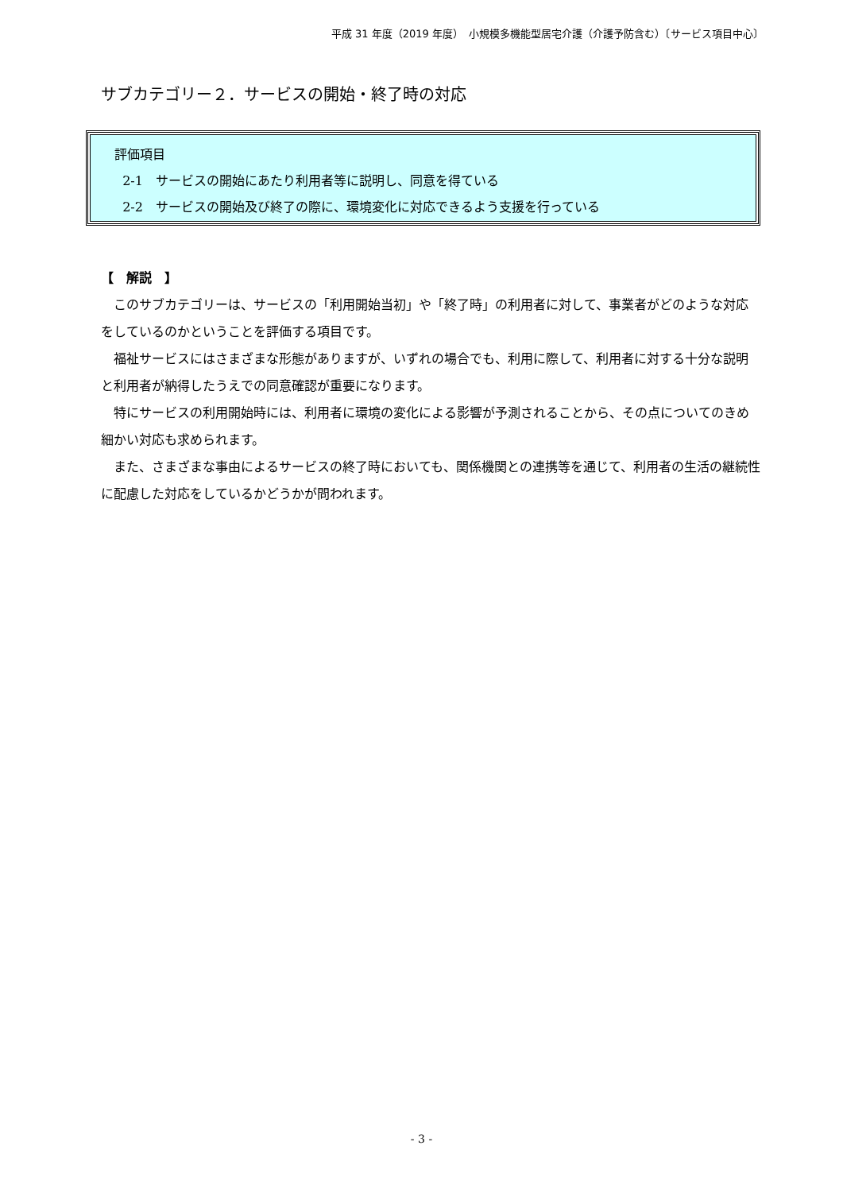平成 31 年度（2019 年度）　小規模多機能型居宅介護（介護予防含む）〔サービス項目中心〕
サブカテゴリー２．サービスの開始・終了時の対応
評価項目
2-1　サービスの開始にあたり利用者等に説明し、同意を得ている
2-2　サービスの開始及び終了の際に、環境変化に対応できるよう支援を行っている
【　解説　】
このサブカテゴリーは、サービスの「利用開始当初」や「終了時」の利用者に対して、事業者がどのような対応をしているのかということを評価する項目です。
福祉サービスにはさまざまな形態がありますが、いずれの場合でも、利用に際して、利用者に対する十分な説明と利用者が納得したうえでの同意確認が重要になります。
特にサービスの利用開始時には、利用者に環境の変化による影響が予測されることから、その点についてのきめ細かい対応も求められます。
また、さまざまな事由によるサービスの終了時においても、関係機関との連携等を通じて、利用者の生活の継続性に配慮した対応をしているかどうかが問われます。
- 3 -